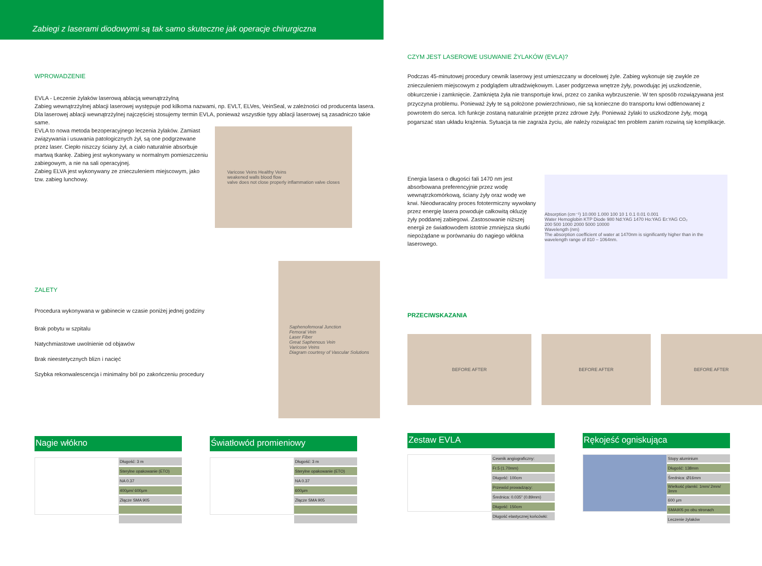Zabiegi z laserami diodowymi są tak samo skuteczne jak operacje chirurgiczna
WPROWADZENIE
EVLA - Leczenie żylaków laserową ablacją wewnątrzżylną
Zabieg wewnątrzżylnej ablacji laserowej występuje pod kilkoma nazwami, np. EVLT, ELVes, VeinSeal, w zależności od producenta lasera. Dla laserowej ablacji wewnątrzżylnej najczęściej stosujemy termin EVLA, ponieważ wszystkie typy ablacji laserowej są zasadniczo takie same.
EVLA to nowa metoda bezoperacyjnego leczenia żylaków. Zamiast związywania i usuwania patologicznych żył, są one podgrzewane przez laser. Ciepło niszczy ściany żył, a ciało naturalnie absorbuje martwą tkankę. Zabieg jest wykonywany w normalnym pomieszczeniu zabiegowym, a nie na sali operacyjnej.
Zabieg ELVA jest wykonywany ze znieczuleniem miejscowym, jako tzw. zabieg lunchowy.
Varicose Veins Healthy Veins
weakened walls blood flow
valve does not close properly inflammation valve closes
ZALETY
Procedura wykonywana w gabinecie w czasie poniżej jednej godziny
Brak pobytu w szpitalu
Natychmiastowe uwolnienie od objawów
Brak nieestetycznych blizn i nacięć
Szybka rekonwalescencja i minimalny ból po zakończeniu procedury
Saphenofemoral Junction
Femoral Vein
Laser Fiber
Great Saphenous Vein
Varicose Veins
Diagram courtesy of Vascular Solutions
Nagie włókno
| Długość: 3 m |
| Sterylne opakowanie (ETO) |
| NA 0.37 |
| 400µm/ 600µm |
| Złącze SMA 905 |
Światłowód promieniowy
| Długość: 3 m |
| Sterylne opakowanie (ETO) |
| NA 0.37 |
| 600µm |
| Złącze SMA 905 |
CZYM JEST LASEROWE USUWANIE ŻYLAKÓW (EVLA)?
Podczas 45-minutowej procedury cewnik laserowy jest umieszczany w docelowej żyle. Zabieg wykonuje się zwykle ze znieczuleniem miejscowym z podglądem ultradźwiękowym. Laser podgrzewa wnętrze żyły, powodując jej uszkodzenie, obkurczenie i zamknięcie. Zamknięta żyła nie transportuje krwi, przez co zanika wybrzuszenie. W ten sposób rozwiązywana jest przyczyna problemu. Ponieważ żyły te są położone powierzchniowo, nie są konieczne do transportu krwi odtlenowanej z powrotem do serca. Ich funkcje zostaną naturalnie przejęte przez zdrowe żyły. Ponieważ żylaki to uszkodzone żyły, mogą pogarszać stan układu krążenia. Sytuacja ta nie zagraża życiu, ale należy rozwiązać ten problem zanim rozwiną się komplikacje.
Energia lasera o długości fali 1470 nm jest absorbowana preferencyjnie przez wodę wewnątrzkomórkową, ściany żyły oraz wodę we krwi. Nieodwracalny proces fototermiczny wywołany przez energię lasera powoduje całkowitą okluzję żyły poddanej zabiegowi. Zastosowanie niższej energii ze światłowodem istotnie zmniejsza skutki niepożądane w porównaniu do nagiego włókna laserowego.
Absorption (cm⁻¹) 10.000 1.000 100 10 1 0.1 0.01 0.001
Water Hemoglobin KTP Diode 980 Nd:YAG 1470 Ho:YAG Er:YAG CO₂
200 500 1000 2000 5000 10000
Wavelength (nm)
The absorption coefficient of water at 1470nm is significantly higher than in the wavelength range of 810 – 1064nm.
PRZECIWSKAZANIA
BEFORE AFTER BEFORE AFTER BEFORE AFTER
Zestaw EVLA
| Cewnik angiograficzny: |
| Fr.5 (1.70mm) |
| Długość: 100cm |
| Przewód prowadzący: |
| Średnica: 0.035" (0.89mm) |
| Długość: 150cm |
| Długość elastycznej końcówki: |
Rękojeść ogniskująca
| Stopy aluminium |
| Długość: 138mm |
| Średnica: Ø16mm |
| Wielkość plamki: 1mm/ 2mm/ 3mm |
| 600 µm |
| SMA905 po obu stronach |
| Leczenie żylaków |